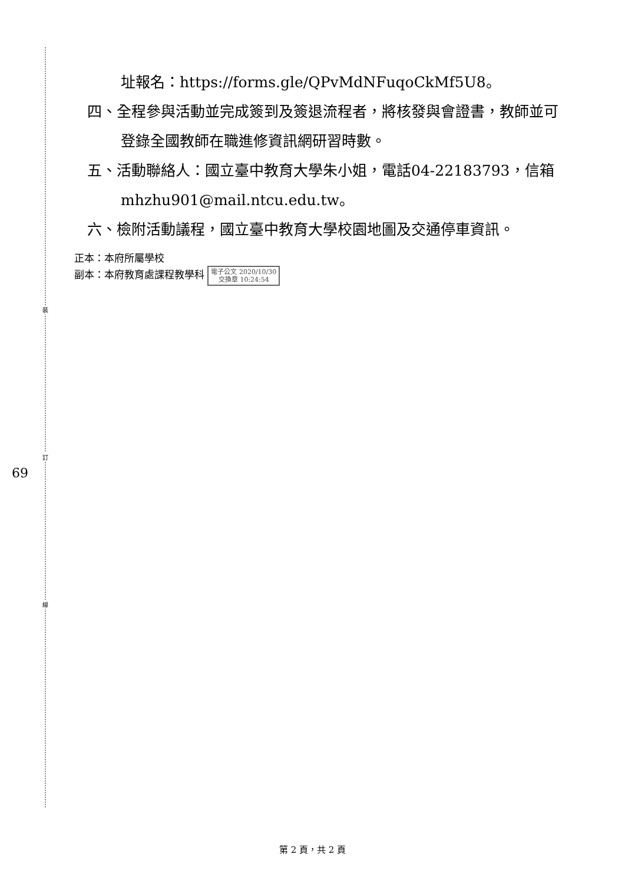裝
訂
線
69
址報名：https://forms.gle/QPvMdNFuqoCkMf5U8。
四、全程參與活動並完成簽到及簽退流程者，將核發與會證書，教師並可登錄全國教師在職進修資訊網研習時數。
五、活動聯絡人：國立臺中教育大學朱小姐，電話04-22183793，信箱mhzhu901@mail.ntcu.edu.tw。
六、檢附活動議程，國立臺中教育大學校園地圖及交通停車資訊。
正本：本府所屬學校
副本：本府教育處課程教學科 電子公文 2020/10/30
交換章 10:24:54
第 2 頁，共 2 頁